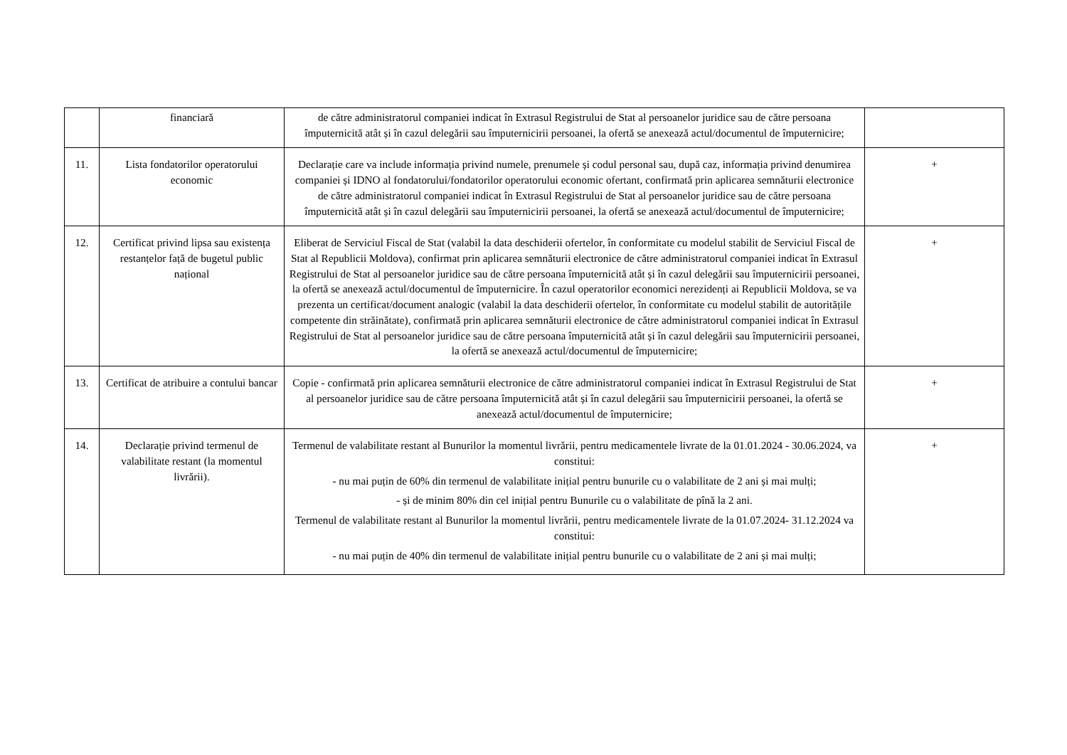| | financiară | de către administratorul companiei indicat în Extrasul Registrului de Stat al persoanelor juridice sau de către persoana împuternicită atât și în cazul delegării sau împuternicirii persoanei, la ofertă se anexează actul/documentul de împuternicire; | |
| 11. | Lista fondatorilor operatorului economic | Declarație care va include informația privind numele, prenumele și codul personal sau, după caz, informația privind denumirea companiei și IDNO al fondatorului/fondatorilor operatorului economic ofertant, confirmată prin aplicarea semnăturii electronice de către administratorul companiei indicat în Extrasul Registrului de Stat al persoanelor juridice sau de către persoana împuternicită atât și în cazul delegării sau împuternicirii persoanei, la ofertă se anexează actul/documentul de împuternicire; | + |
| 12. | Certificat privind lipsa sau existența restanțelor față de bugetul public național | Eliberat de Serviciul Fiscal de Stat (valabil la data deschiderii ofertelor, în conformitate cu modelul stabilit de Serviciul Fiscal de Stat al Republicii Moldova), confirmat prin aplicarea semnăturii electronice de către administratorul companiei indicat în Extrasul Registrului de Stat al persoanelor juridice sau de către persoana împuternicită atât și în cazul delegării sau împuternicirii persoanei, la ofertă se anexează actul/documentul de împuternicire. În cazul operatorilor economici nerezidenți ai Republicii Moldova, se va prezenta un certificat/document analogic (valabil la data deschiderii ofertelor, în conformitate cu modelul stabilit de autoritățile competente din străinătate), confirmată prin aplicarea semnăturii electronice de către administratorul companiei indicat în Extrasul Registrului de Stat al persoanelor juridice sau de către persoana împuternicită atât și în cazul delegării sau împuternicirii persoanei, la ofertă se anexează actul/documentul de împuternicire; | + |
| 13. | Certificat de atribuire a contului bancar | Copie - confirmată prin aplicarea semnăturii electronice de către administratorul companiei indicat în Extrasul Registrului de Stat al persoanelor juridice sau de către persoana împuternicită atât și în cazul delegării sau împuternicirii persoanei, la ofertă se anexează actul/documentul de împuternicire; | + |
| 14. | Declarație privind termenul de valabilitate restant (la momentul livrării). | Termenul de valabilitate restant al Bunurilor la momentul livrării, pentru medicamentele livrate de la 01.01.2024 - 30.06.2024, va constitui: - nu mai puțin de 60% din termenul de valabilitate inițial pentru bunurile cu o valabilitate de 2 ani și mai mulți; - și de minim 80% din cel inițial pentru Bunurile cu o valabilitate de pînă la 2 ani. Termenul de valabilitate restant al Bunurilor la momentul livrării, pentru medicamentele livrate de la 01.07.2024- 31.12.2024 va constitui: - nu mai puțin de 40% din termenul de valabilitate inițial pentru bunurile cu o valabilitate de 2 ani și mai mulți; | + |